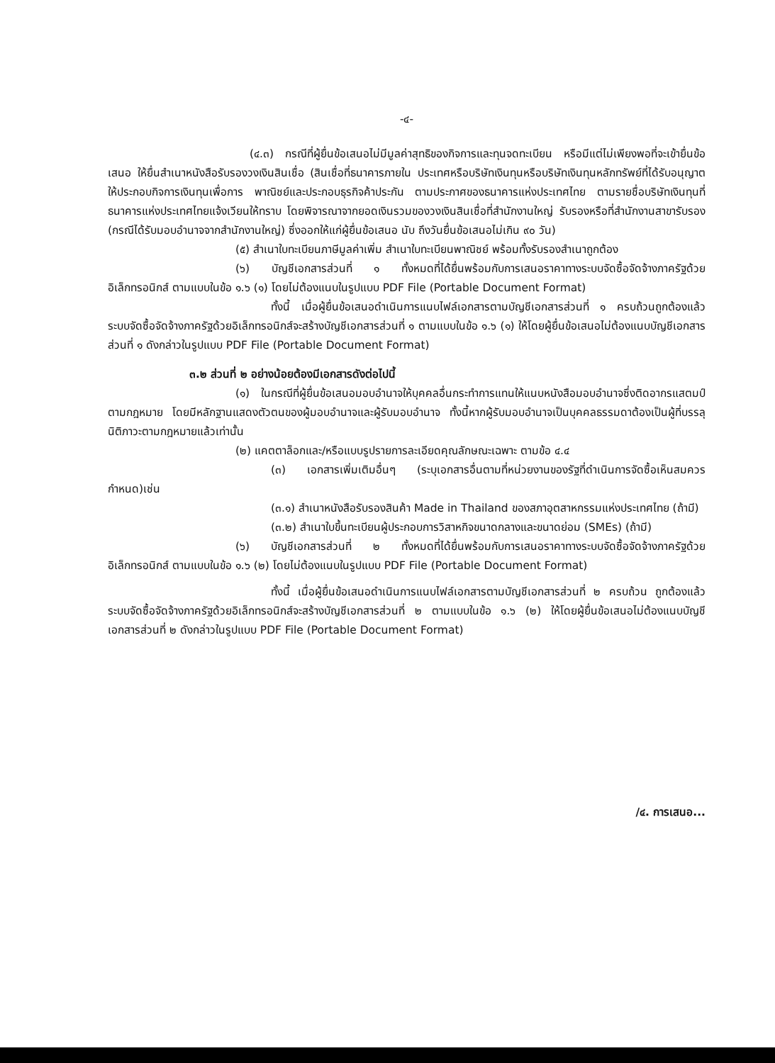-๔-
(๔.๓) กรณีที่ผู้ยื่นข้อเสนอไม่มีมูลค่าสุทธิของกิจการและทุนจดทะเบียน หรือมีแต่ไม่เพียงพอที่จะเข้ายื่นข้อเสนอ ให้ยื่นสำเนาหนังสือรับรองวงเงินสินเชื่อ (สินเชื่อที่ธนาคารภายใน ประเทศหรือบริษัทเงินทุนหรือบริษัทเงินทุนหลักทรัพย์ที่ได้รับอนุญาตให้ประกอบกิจการเงินทุนเพื่อการ พาณิชย์และประกอบธุรกิจค้าประกัน ตามประกาศของธนาคารแห่งประเทศไทย ตามรายชื่อบริษัทเงินทุนที่ ธนาคารแห่งประเทศไทยแจ้งเวียนให้ทราบ โดยพิจารณาจากยอดเงินรวมของวงเงินสินเชื่อที่สำนักงานใหญ่ รับรองหรือที่สำนักงานสาขารับรอง (กรณีได้รับมอบอำนาจจากสำนักงานใหญ่) ซึ่งออกให้แก่ผู้ยื่นข้อเสนอ นับ ถึงวันยื่นข้อเสนอไม่เกิน ๙๐ วัน)
(๕) สำเนาใบทะเบียนภาษีมูลค่าเพิ่ม สำเนาใบทะเบียนพาณิชย์ พร้อมทั้งรับรองสำเนาถูกต้อง
(๖) บัญชีเอกสารส่วนที่ ๑ ทั้งหมดที่ได้ยื่นพร้อมกับการเสนอราคาทางระบบจัดซื้อจัดจ้างภาครัฐด้วยอิเล็กทรอนิกส์ ตามแบบในข้อ ๑.๖ (๑) โดยไม่ต้องแนบในรูปแบบ PDF File (Portable Document Format)
ทั้งนี้ เมื่อผู้ยื่นข้อเสนอดำเนินการแนบไฟล์เอกสารตามบัญชีเอกสารส่วนที่ ๑ ครบถ้วนถูกต้องแล้ว ระบบจัดซื้อจัดจ้างภาครัฐด้วยอิเล็กทรอนิกส์จะสร้างบัญชีเอกสารส่วนที่ ๑ ตามแบบในข้อ ๑.๖ (๑) ให้โดยผู้ยื่นข้อเสนอไม่ต้องแนบบัญชีเอกสารส่วนที่ ๑ ดังกล่าวในรูปแบบ PDF File (Portable Document Format)
๓.๒ ส่วนที่ ๒ อย่างน้อยต้องมีเอกสารดังต่อไปนี้
(๑) ในกรณีที่ผู้ยื่นข้อเสนอมอบอำนาจให้บุคคลอื่นกระทำการแทนให้แนบหนังสือมอบอำนาจซึ่งติดอากรแสตมป์ตามกฎหมาย โดยมีหลักฐานแสดงตัวตนของผู้มอบอำนาจและผู้รับมอบอำนาจ ทั้งนี้หากผู้รับมอบอำนาจเป็นบุคคลธรรมดาต้องเป็นผู้ที่บรรลุนิติภาวะตามกฎหมายแล้วเท่านั้น
(๒) แคตตาล็อกและ/หรือแบบรูปรายการละเอียดคุณลักษณะเฉพาะ ตามข้อ ๔.๔
(๓) เอกสารเพิ่มเติมอื่นๆ (ระบุเอกสารอื่นตามที่หน่วยงานของรัฐที่ดำเนินการจัดซื้อเห็นสมควรกำหนด)เช่น
(๓.๑) สำเนาหนังสือรับรองสินค้า Made in Thailand ของสภาอุตสาหกรรมแห่งประเทศไทย (ถ้ามี)
(๓.๒) สำเนาใบขึ้นทะเบียนผู้ประกอบการวิสาหกิจขนาดกลางและขนาดย่อม (SMEs) (ถ้ามี)
(๖) บัญชีเอกสารส่วนที่ ๒ ทั้งหมดที่ได้ยื่นพร้อมกับการเสนอราคาทางระบบจัดซื้อจัดจ้างภาครัฐด้วยอิเล็กทรอนิกส์ ตามแบบในข้อ ๑.๖ (๒) โดยไม่ต้องแนบในรูปแบบ PDF File (Portable Document Format)
ทั้งนี้ เมื่อผู้ยื่นข้อเสนอดำเนินการแนบไฟล์เอกสารตามบัญชีเอกสารส่วนที่ ๒ ครบถ้วน ถูกต้องแล้ว ระบบจัดซื้อจัดจ้างภาครัฐด้วยอิเล็กทรอนิกส์จะสร้างบัญชีเอกสารส่วนที่ ๒ ตามแบบในข้อ ๑.๖ (๒) ให้โดยผู้ยื่นข้อเสนอไม่ต้องแนบบัญชีเอกสารส่วนที่ ๒ ดังกล่าวในรูปแบบ PDF File (Portable Document Format)
/๔. การเสนอ...